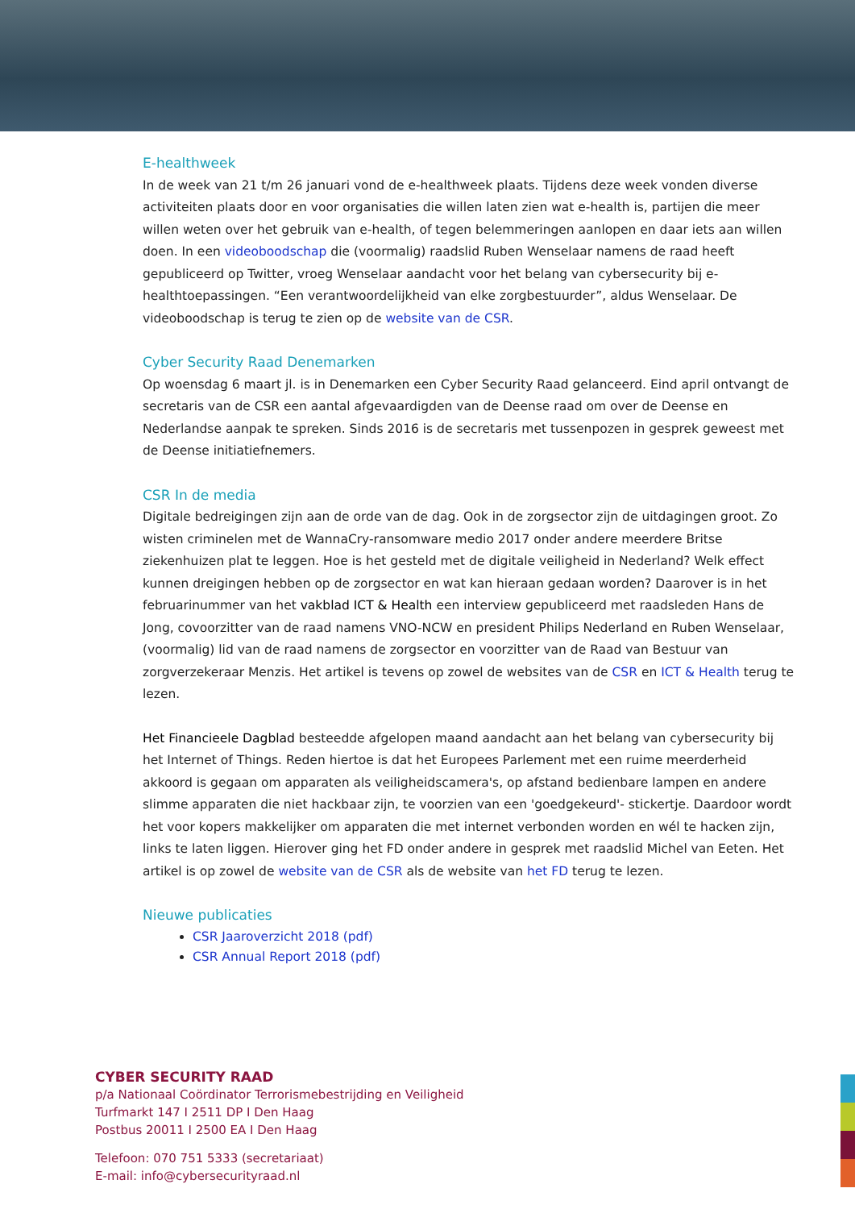E-healthweek
In de week van 21 t/m 26 januari vond de e-healthweek plaats. Tijdens deze week vonden diverse activiteiten plaats door en voor organisaties die willen laten zien wat e-health is, partijen die meer willen weten over het gebruik van e-health, of tegen belemmeringen aanlopen en daar iets aan willen doen. In een videoboodschap die (voormalig) raadslid Ruben Wenselaar namens de raad heeft gepubliceerd op Twitter, vroeg Wenselaar aandacht voor het belang van cybersecurity bij e-healthtoepassingen. “Een verantwoordelijkheid van elke zorgbestuurder”, aldus Wenselaar. De videoboodschap is terug te zien op de website van de CSR.
Cyber Security Raad Denemarken
Op woensdag 6 maart jl. is in Denemarken een Cyber Security Raad gelanceerd. Eind april ontvangt de secretaris van de CSR een aantal afgevaardigden van de Deense raad om over de Deense en Nederlandse aanpak te spreken. Sinds 2016 is de secretaris met tussenpozen in gesprek geweest met de Deense initiatiefnemers.
CSR In de media
Digitale bedreigingen zijn aan de orde van de dag. Ook in de zorgsector zijn de uitdagingen groot. Zo wisten criminelen met de WannaCry-ransomware medio 2017 onder andere meerdere Britse ziekenhuizen plat te leggen. Hoe is het gesteld met de digitale veiligheid in Nederland? Welk effect kunnen dreigingen hebben op de zorgsector en wat kan hieraan gedaan worden? Daarover is in het februarinummer van het vakblad ICT & Health een interview gepubliceerd met raadsleden Hans de Jong, covoorzitter van de raad namens VNO-NCW en president Philips Nederland en Ruben Wenselaar, (voormalig) lid van de raad namens de zorgsector en voorzitter van de Raad van Bestuur van zorgverzekeraar Menzis. Het artikel is tevens op zowel de websites van de CSR en ICT & Health terug te lezen.
Het Financieele Dagblad besteedde afgelopen maand aandacht aan het belang van cybersecurity bij het Internet of Things. Reden hiertoe is dat het Europees Parlement met een ruime meerderheid akkoord is gegaan om apparaten als veiligheidscamera's, op afstand bedienbare lampen en andere slimme apparaten die niet hackbaar zijn, te voorzien van een 'goedgekeurd'- stickertje. Daardoor wordt het voor kopers makkelijker om apparaten die met internet verbonden worden en wél te hacken zijn, links te laten liggen. Hierover ging het FD onder andere in gesprek met raadslid Michel van Eeten. Het artikel is op zowel de website van de CSR als de website van het FD terug te lezen.
Nieuwe publicaties
CSR Jaaroverzicht 2018 (pdf)
CSR Annual Report 2018 (pdf)
CYBER SECURITY RAAD
p/a Nationaal Coördinator Terrorismebestrijding en Veiligheid
Turfmarkt 147 I 2511 DP I Den Haag
Postbus 20011 I 2500 EA I Den Haag
Telefoon: 070 751 5333 (secretariaat)
E-mail: info@cybersecurityraad.nl